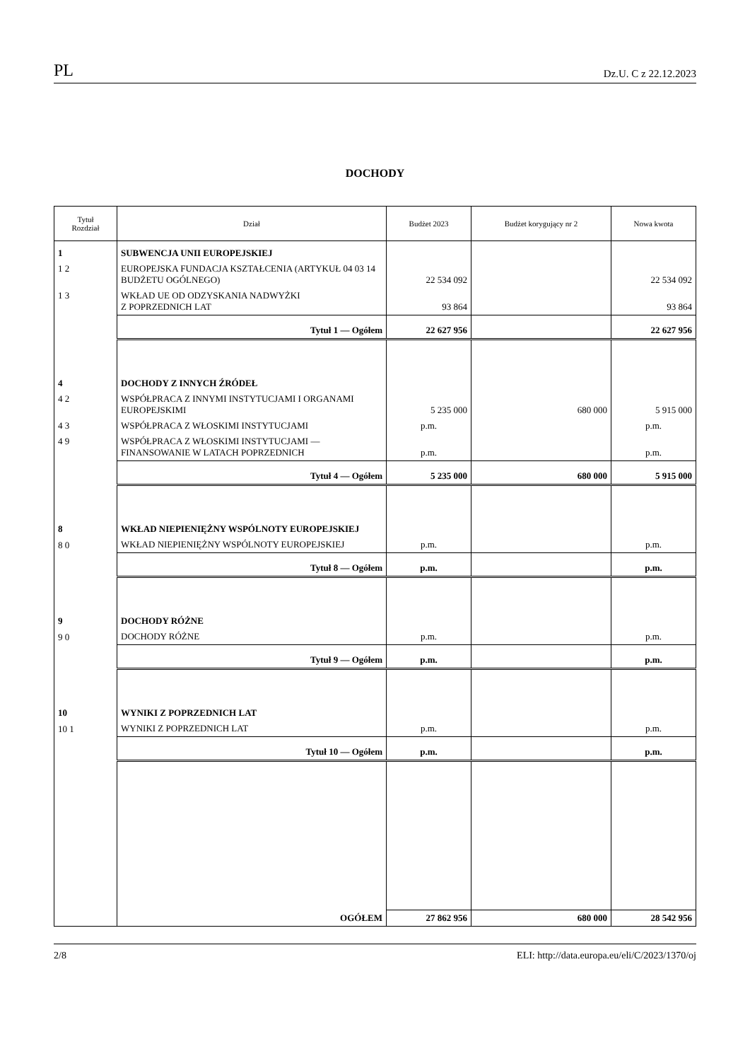PL Dz.U. C z 22.12.2023
DOCHODY
| Tytuł Rozdział | Dział | Budżet 2023 | Budżet korygujący nr 2 | Nowa kwota |
| --- | --- | --- | --- | --- |
| 1 | SUBWENCJA UNII EUROPEJSKIEJ | | | |
| 1 2 | EUROPEJSKA FUNDACJA KSZTAŁCENIA (ARTYKUŁ 04 03 14 BUDŻETU OGÓLNEGO) | 22 534 092 | | 22 534 092 |
| 1 3 | WKŁAD UE OD ODZYSKANIA NADWYŻKI Z POPRZEDNICH LAT | 93 864 | | 93 864 |
| | Tytuł 1 — Ogółem | 22 627 956 | | 22 627 956 |
| 4 | DOCHODY Z INNYCH ŹRÓDEŁ | | | |
| 4 2 | WSPÓŁPRACA Z INNYMI INSTYTUCJAMI I ORGANAMI EUROPEJSKIMI | 5 235 000 | 680 000 | 5 915 000 |
| 4 3 | WSPÓŁPRACA Z WŁOSKIMI INSTYTUCJAMI | p.m. | | p.m. |
| 4 9 | WSPÓŁPRACA Z WŁOSKIMI INSTYTUCJAMI — FINANSOWANIE W LATACH POPRZEDNICH | p.m. | | p.m. |
| | Tytuł 4 — Ogółem | 5 235 000 | 680 000 | 5 915 000 |
| 8 | WKŁAD NIEPIENIĘŻNY WSPÓLNOTY EUROPEJSKIEJ | | | |
| 8 0 | WKŁAD NIEPIENIĘŻNY WSPÓLNOTY EUROPEJSKIEJ | p.m. | | p.m. |
| | Tytuł 8 — Ogółem | p.m. | | p.m. |
| 9 | DOCHODY RÓŻNE | | | |
| 9 0 | DOCHODY RÓŻNE | p.m. | | p.m. |
| | Tytuł 9 — Ogółem | p.m. | | p.m. |
| 10 | WYNIKI Z POPRZEDNICH LAT | | | |
| 10 1 | WYNIKI Z POPRZEDNICH LAT | p.m. | | p.m. |
| | Tytuł 10 — Ogółem | p.m. | | p.m. |
| | OGÓŁEM | 27 862 956 | 680 000 | 28 542 956 |
2/8 ELI: http://data.europa.eu/eli/C/2023/1370/oj